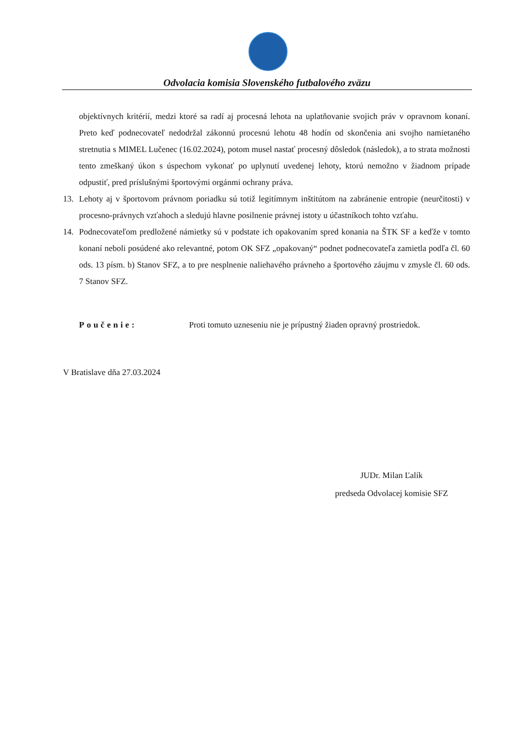Odvolacia komisia Slovenského futbalového zväzu
objektívnych kritérií, medzi ktoré sa radí aj procesná lehota na uplatňovanie svojich práv v opravnom konaní. Preto keď podnecovateľ nedodržal zákonnú procesnú lehotu 48 hodín od skončenia ani svojho namietaného stretnutia s MIMEL Lučenec (16.02.2024), potom musel nastať procesný dôsledok (následok), a to strata možnosti tento zmeškaný úkon s úspechom vykonať po uplynutí uvedenej lehoty, ktorú nemožno v žiadnom prípade odpustiť, pred príslušnými športovými orgánmi ochrany práva.
13. Lehoty aj v športovom právnom poriadku sú totiž legitímnym inštitútom na zabránenie entropie (neurčitosti) v procesno-právnych vzťahoch a sledujú hlavne posilnenie právnej istoty u účastníkoch tohto vzťahu.
14. Podnecovateľom predložené námietky sú v podstate ich opakovaním spred konania na ŠTK SF a keďže v tomto konaní neboli posúdené ako relevantné, potom OK SFZ „opakovaný“ podnet podnecovateľa zamietla podľa čl. 60 ods. 13 písm. b) Stanov SFZ, a to pre nesplnenie naliehavého právneho a športového záujmu v zmysle čl. 60 ods. 7 Stanov SFZ.
Poučenie: Proti tomuto uzneseniu nie je prípustný žiaden opravný prostriedok.
V Bratislave dňa 27.03.2024
JUDr. Milan Ľalík
predseda Odvolacej komisie SFZ